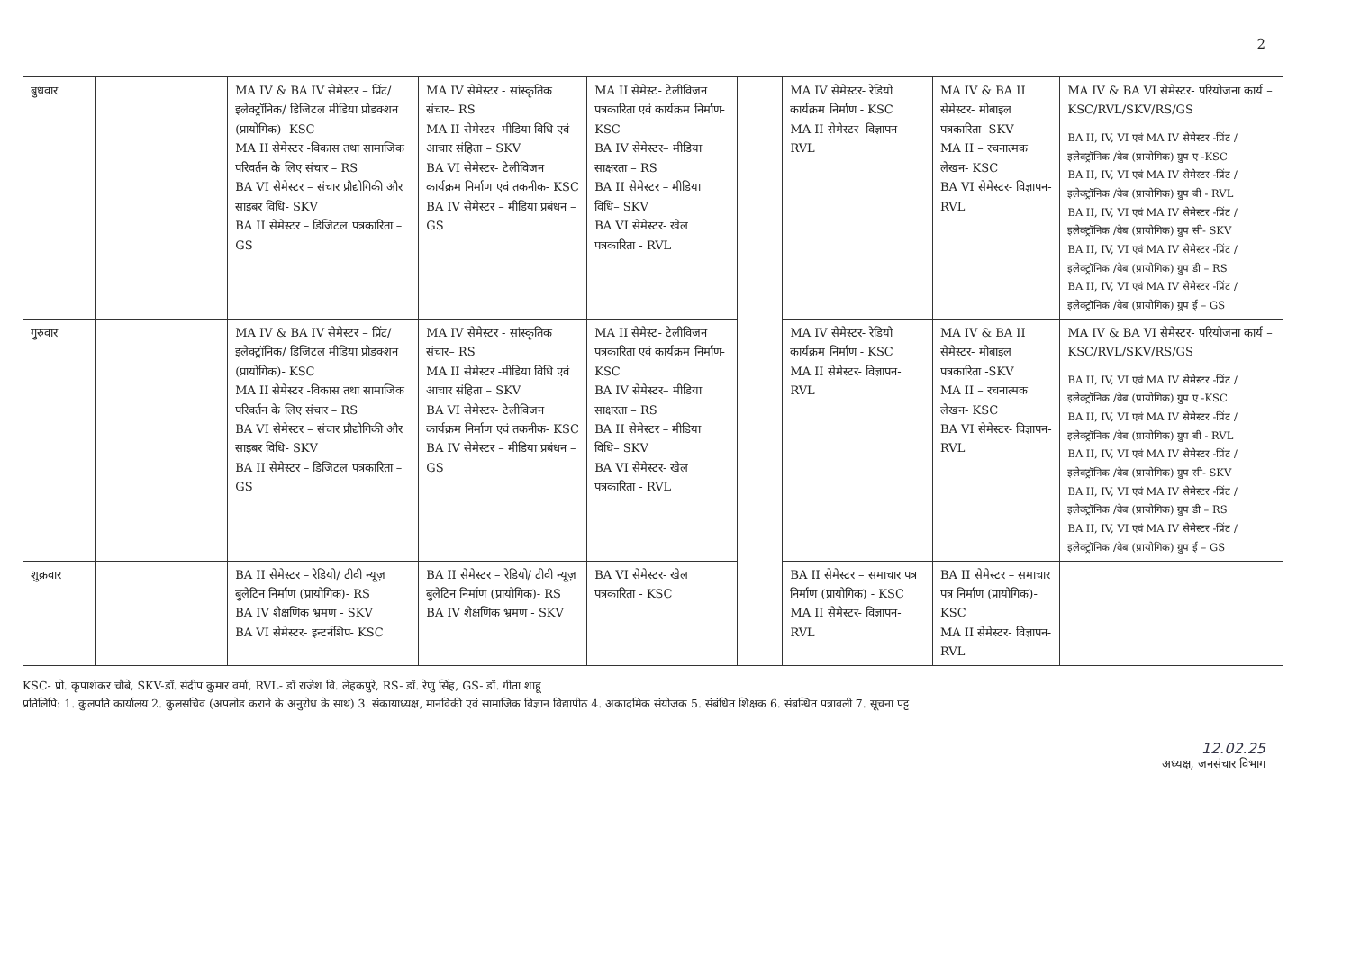2
| बुधवार | | MA IV & BA IV सेमेस्टर – प्रिंट/ इलेक्ट्रॉनिक/ डिजिटल मीडिया प्रोडक्शन (प्रायोगिक)- KSC MA II सेमेस्टर -विकास तथा सामाजिक परिवर्तन के लिए संचार – RS BA VI सेमेस्टर – संचार प्रौद्योगिकी और साइबर विधि- SKV BA II सेमेस्टर – डिजिटल पत्रकारिता – GS | MA IV सेमेस्टर - सांस्कृतिक संचार– RS MA II सेमेस्टर -मीडिया विधि एवं आचार संहिता – SKV BA VI सेमेस्टर- टेलीविजन कार्यक्रम निर्माण एवं तकनीक- KSC BA IV सेमेस्टर – मीडिया प्रबंधन – GS | MA II सेमेस्ट- टेलीविजन पत्रकारिता एवं कार्यक्रम निर्माण- KSC BA IV सेमेस्टर– मीडिया साक्षरता – RS BA II सेमेस्टर – मीडिया विधि– SKV BA VI सेमेस्टर- खेल पत्रकारिता - RVL | | MA IV सेमेस्टर- रेडियो कार्यक्रम निर्माण - KSC MA II सेमेस्टर- विज्ञापन- RVL | MA IV & BA II सेमेस्टर- मोबाइल पत्रकारिता -SKV MA II – रचनात्मक लेखन- KSC BA VI सेमेस्टर- विज्ञापन- RVL | MA IV & BA VI सेमेस्टर- परियोजना कार्य – KSC/RVL/SKV/RS/GS BA II, IV, VI एवं MA IV सेमेस्टर -प्रिंट /इलेक्ट्रॉनिक /वेब (प्रायोगिक) ग्रुप ए -KSC BA II, IV, VI एवं MA IV सेमेस्टर -प्रिंट /इलेक्ट्रॉनिक /वेब (प्रायोगिक) ग्रुप बी - RVL BA II, IV, VI एवं MA IV सेमेस्टर -प्रिंट /इलेक्ट्रॉनिक /वेब (प्रायोगिक) ग्रुप सी- SKV BA II, IV, VI एवं MA IV सेमेस्टर -प्रिंट /इलेक्ट्रॉनिक /वेब (प्रायोगिक) ग्रुप डी – RS BA II, IV, VI एवं MA IV सेमेस्टर -प्रिंट /इलेक्ट्रॉनिक /वेब (प्रायोगिक) ग्रुप ई – GS |
| गुरुवार | | MA IV & BA IV सेमेस्टर – प्रिंट/ इलेक्ट्रॉनिक/ डिजिटल मीडिया प्रोडक्शन (प्रायोगिक)- KSC MA II सेमेस्टर -विकास तथा सामाजिक परिवर्तन के लिए संचार – RS BA VI सेमेस्टर – संचार प्रौद्योगिकी और साइबर विधि- SKV BA II सेमेस्टर – डिजिटल पत्रकारिता – GS | MA IV सेमेस्टर - सांस्कृतिक संचार– RS MA II सेमेस्टर -मीडिया विधि एवं आचार संहिता – SKV BA VI सेमेस्टर- टेलीविजन कार्यक्रम निर्माण एवं तकनीक- KSC BA IV सेमेस्टर – मीडिया प्रबंधन – GS | MA II सेमेस्ट- टेलीविजन पत्रकारिता एवं कार्यक्रम निर्माण- KSC BA IV सेमेस्टर– मीडिया साक्षरता – RS BA II सेमेस्टर – मीडिया विधि– SKV BA VI सेमेस्टर- खेल पत्रकारिता - RVL | | MA IV सेमेस्टर- रेडियो कार्यक्रम निर्माण - KSC MA II सेमेस्टर- विज्ञापन- RVL | MA IV & BA II सेमेस्टर- मोबाइल पत्रकारिता -SKV MA II – रचनात्मक लेखन- KSC BA VI सेमेस्टर- विज्ञापन- RVL | MA IV & BA VI सेमेस्टर- परियोजना कार्य – KSC/RVL/SKV/RS/GS BA II, IV, VI एवं MA IV सेमेस्टर -प्रिंट /इलेक्ट्रॉनिक /वेब (प्रायोगिक) ग्रुप ए -KSC BA II, IV, VI एवं MA IV सेमेस्टर -प्रिंट /इलेक्ट्रॉनिक /वेब (प्रायोगिक) ग्रुप बी - RVL BA II, IV, VI एवं MA IV सेमेस्टर -प्रिंट /इलेक्ट्रॉनिक /वेब (प्रायोगिक) ग्रुप सी- SKV BA II, IV, VI एवं MA IV सेमेस्टर -प्रिंट /इलेक्ट्रॉनिक /वेब (प्रायोगिक) ग्रुप डी – RS BA II, IV, VI एवं MA IV सेमेस्टर -प्रिंट /इलेक्ट्रॉनिक /वेब (प्रायोगिक) ग्रुप ई – GS |
| शुक्रवार | | BA II सेमेस्टर – रेडियो/ टीवी न्यूज़ बुलेटिन निर्माण (प्रायोगिक)- RS BA IV शैक्षणिक भ्रमण - SKV BA VI सेमेस्टर- इन्टर्नशिप- KSC | BA II सेमेस्टर – रेडियो/ टीवी न्यूज़ बुलेटिन निर्माण (प्रायोगिक)- RS BA IV शैक्षणिक भ्रमण - SKV | BA VI सेमेस्टर- खेल पत्रकारिता - KSC | | BA II सेमेस्टर – समाचार पत्र निर्माण (प्रायोगिक) - KSC MA II सेमेस्टर- विज्ञापन- RVL | BA II सेमेस्टर – समाचार पत्र निर्माण (प्रायोगिक)- KSC MA II सेमेस्टर- विज्ञापन- RVL | |
KSC- प्रो. कृपाशंकर चौबे, SKV-डॉ. संदीप कुमार वर्मा, RVL- डॉ राजेश वि. लेहकपुरे, RS- डॉ. रेणु सिंह, GS- डॉ. गीता शाहू
प्रतिलिपि: 1. कुलपति कार्यालय 2. कुलसचिव (अपलोड कराने के अनुरोध के साथ) 3. संकायाध्यक्ष, मानविकी एवं सामाजिक विज्ञान विद्यापीठ 4. अकादमिक संयोजक 5. संबंधित शिक्षक 6. संबन्धित पत्रावली 7. सूचना पट्ट
12.02.25
अध्यक्ष, जनसंचार विभाग